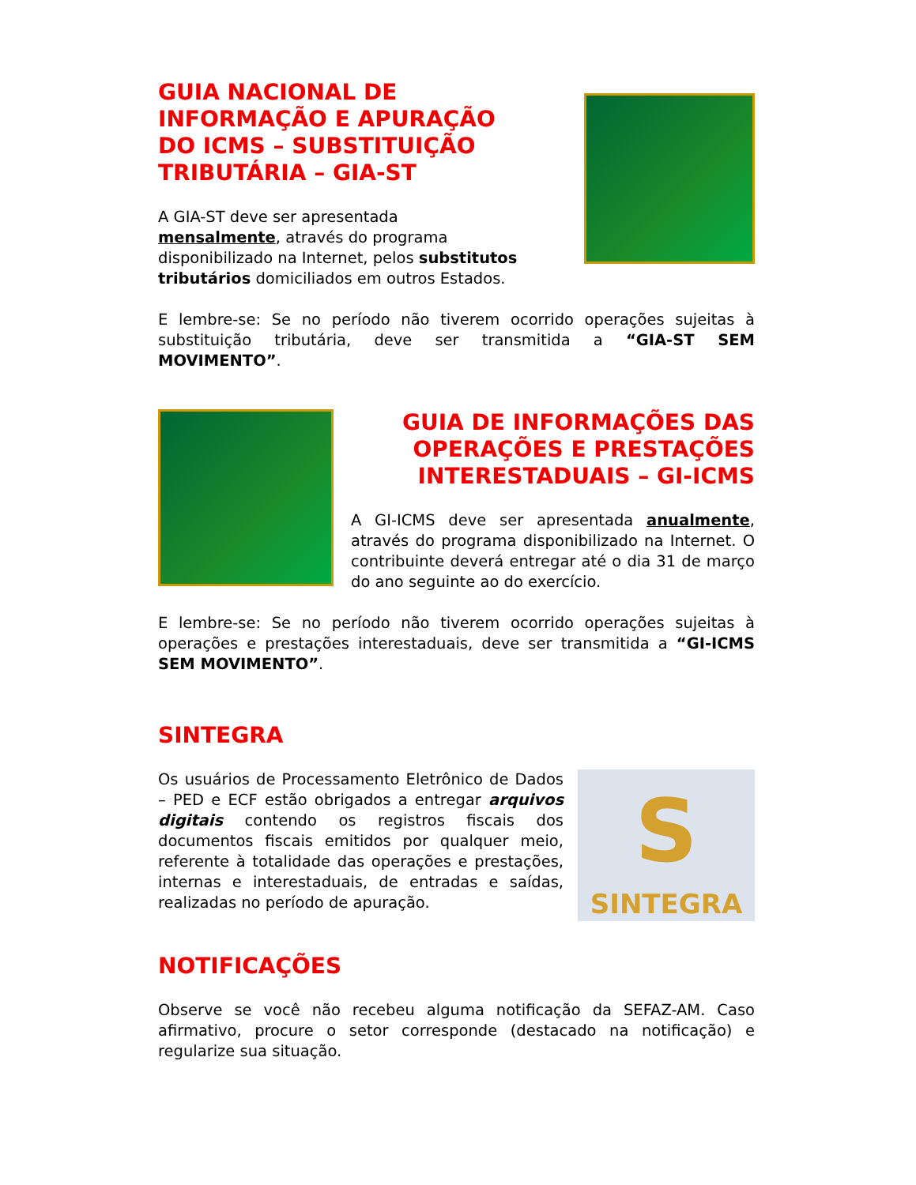GUIA NACIONAL DE INFORMAÇÃO E APURAÇÃO DO ICMS – SUBSTITUIÇÃO TRIBUTÁRIA – GIA-ST
A GIA-ST deve ser apresentada mensalmente, através do programa disponibilizado na Internet, pelos substitutos tributários domiciliados em outros Estados.
E lembre-se: Se no período não tiverem ocorrido operações sujeitas à substituição tributária, deve ser transmitida a “GIA-ST SEM MOVIMENTO”.
GUIA DE INFORMAÇÕES DAS OPERAÇÕES E PRESTAÇÕES INTERESTADUAIS – GI-ICMS
A GI-ICMS deve ser apresentada anualmente, através do programa disponibilizado na Internet. O contribuinte deverá entregar até o dia 31 de março do ano seguinte ao do exercício.
E lembre-se: Se no período não tiverem ocorrido operações sujeitas à operações e prestações interestaduais, deve ser transmitida a “GI-ICMS SEM MOVIMENTO”.
SINTEGRA
Os usuários de Processamento Eletrônico de Dados – PED e ECF estão obrigados a entregar arquivos digitais contendo os registros fiscais dos documentos fiscais emitidos por qualquer meio, referente à totalidade das operações e prestações, internas e interestaduais, de entradas e saídas, realizadas no período de apuração.
S
SINTEGRA
NOTIFICAÇÕES
Observe se você não recebeu alguma notificação da SEFAZ-AM. Caso afirmativo, procure o setor corresponde (destacado na notificação) e regularize sua situação.